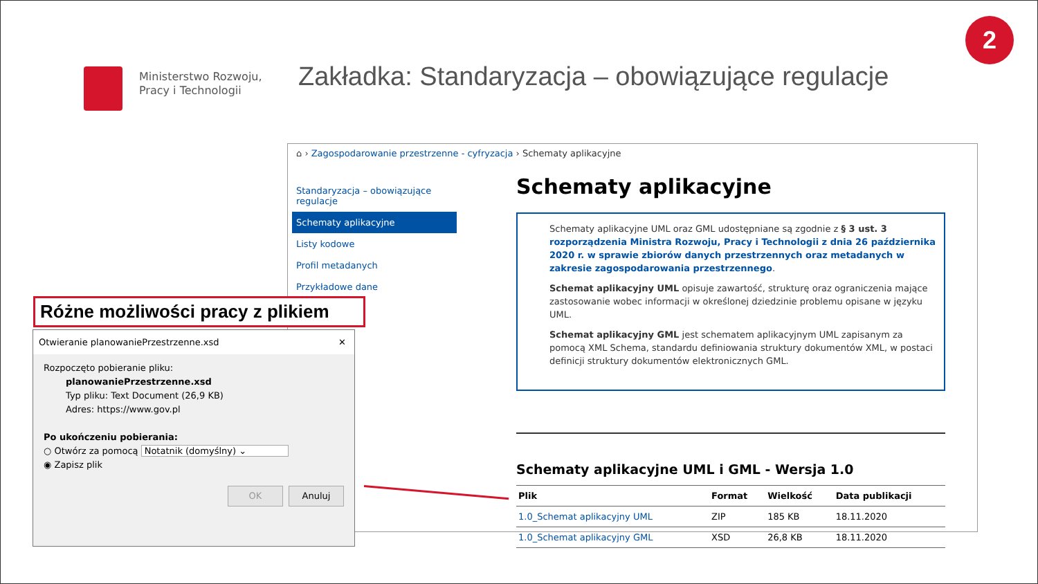2
Ministerstwo Rozwoju,
Pracy i Technologii
Zakładka: Standaryzacja – obowiązujące regulacje
⌂ › Zagospodarowanie przestrzenne - cyfryzacja › Schematy aplikacyjne
Standaryzacja – obowiązujące regulacje
Schematy aplikacyjne
Listy kodowe
Profil metadanych
Przykładowe dane
Schematy aplikacyjne
Schematy aplikacyjne UML oraz GML udostępniane są zgodnie z § 3 ust. 3 rozporządzenia Ministra Rozwoju, Pracy i Technologii z dnia 26 października 2020 r. w sprawie zbiorów danych przestrzennych oraz metadanych w zakresie zagospodarowania przestrzennego.
Schemat aplikacyjny UML opisuje zawartość, strukturę oraz ograniczenia mające zastosowanie wobec informacji w określonej dziedzinie problemu opisane w języku UML.
Schemat aplikacyjny GML jest schematem aplikacyjnym UML zapisanym za pomocą XML Schema, standardu definiowania struktury dokumentów XML, w postaci definicji struktury dokumentów elektronicznych GML.
Schematy aplikacyjne UML i GML - Wersja 1.0
| Plik | Format | Wielkość | Data publikacji |
| --- | --- | --- | --- |
| 1.0_Schemat aplikacyjny UML | ZIP | 185 KB | 18.11.2020 |
| 1.0_Schemat aplikacyjny GML | XSD | 26,8 KB | 18.11.2020 |
Różne możliwości pracy z plikiem
Otwieranie planowaniePrzestrzenne.xsd ✕
Rozpoczęto pobieranie pliku:
planowaniePrzestrzenne.xsd
Typ pliku: Text Document (26,9 KB)
Adres: https://www.gov.pl
Po ukończeniu pobierania:
○ Otwórz za pomocą Notatnik (domyślny) ⌄
◉ Zapisz plik
OK Anuluj